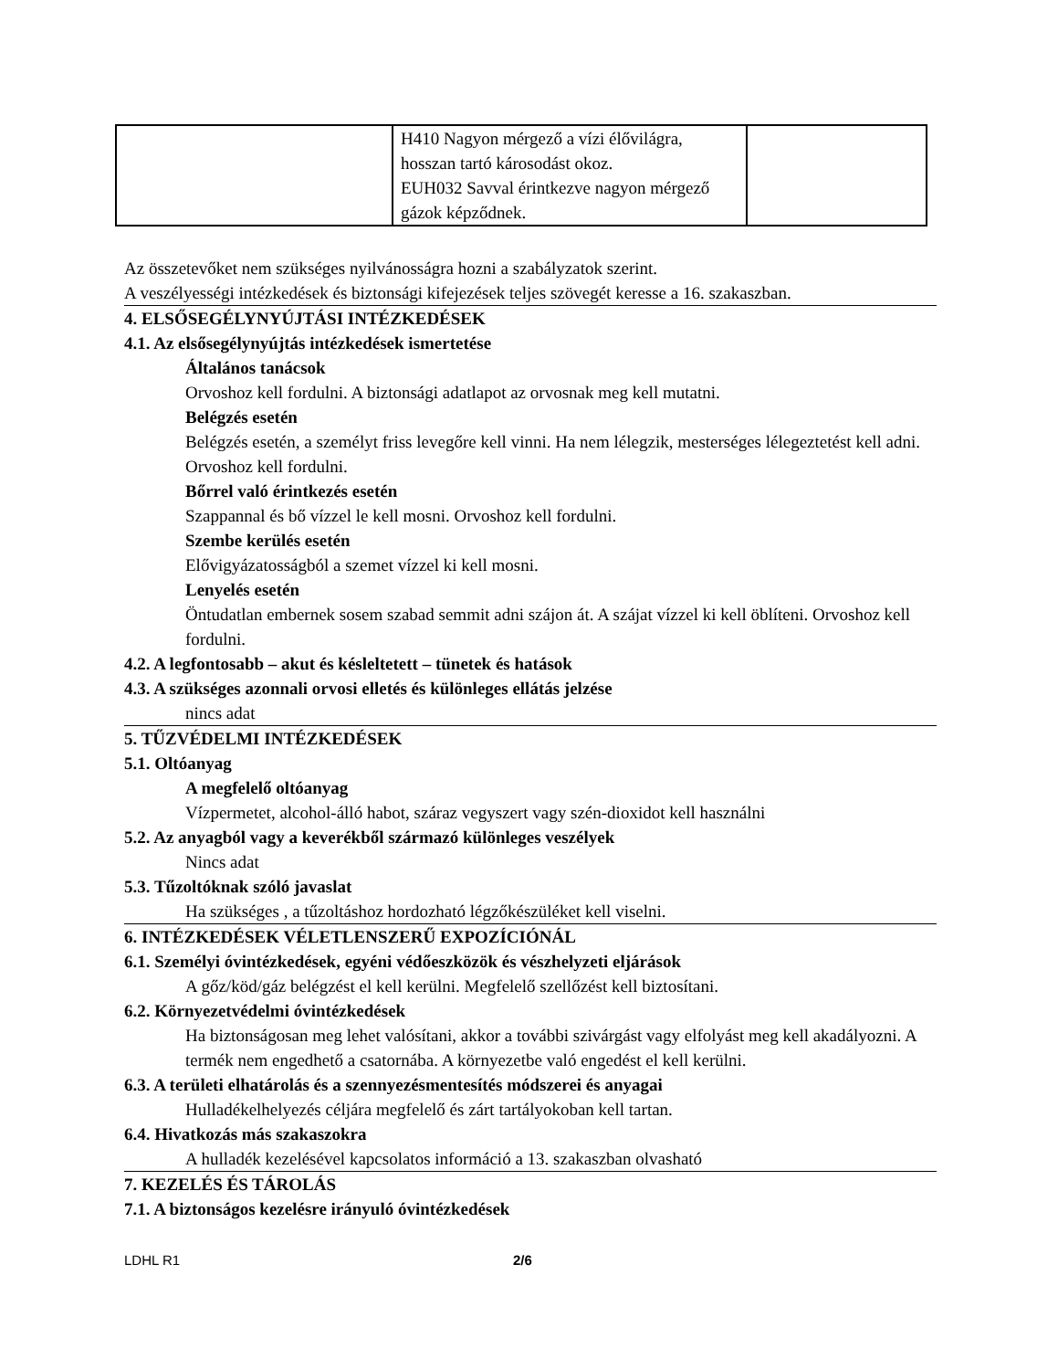| | H410 Nagyon mérgező a vízi élővilágra, hosszan tartó károsodást okoz. EUH032 Savval érintkezve nagyon mérgező gázok képződnek. | |
Az összetevőket nem szükséges nyilvánosságra hozni a szabályzatok szerint.
A veszélyességi intézkedések és biztonsági kifejezések teljes szövegét keresse a 16. szakaszban.
4. ELSŐSEGÉLYNYÚJTÁSI INTÉZKEDÉSEK
4.1. Az elsősegélynyújtás intézkedések ismertetése
Általános tanácsok
Orvoshoz kell fordulni. A biztonsági adatlapot az orvosnak meg kell mutatni.
Belégzés esetén
Belégzés esetén, a személyt friss levegőre kell vinni. Ha nem lélegzik, mesterséges lélegeztetést kell adni. Orvoshoz kell fordulni.
Bőrrel való érintkezés esetén
Szappannal és bő vízzel le kell mosni. Orvoshoz kell fordulni.
Szembe kerülés esetén
Elővigyázatosságból a szemet vízzel ki kell mosni.
Lenyelés esetén
Öntudatlan embernek sosem szabad semmit adni szájon át. A szájat vízzel ki kell öblíteni. Orvoshoz kell fordulni.
4.2. A legfontosabb – akut és késleltetett – tünetek és hatások
4.3. A szükséges azonnali orvosi elletés és különleges ellátás jelzése
nincs adat
5. TŰZVÉDELMI INTÉZKEDÉSEK
5.1. Oltóanyag
A megfelelő oltóanyag
Vízpermetet, alcohol-álló habot, száraz vegyszert vagy szén-dioxidot kell használni
5.2. Az anyagból vagy a keverékből származó különleges veszélyek
Nincs adat
5.3. Tűzoltóknak szóló javaslat
Ha szükséges , a tűzoltáshoz hordozható légzőkészüléket kell viselni.
6. INTÉZKEDÉSEK VÉLETLENSZERŰ EXPOZÍCIÓNÁL
6.1. Személyi óvintézkedések, egyéni védőeszközök és vészhelyzeti eljárások
A gőz/köd/gáz belégzést el kell kerülni. Megfelelő szellőzést kell biztosítani.
6.2. Környezetvédelmi óvintézkedések
Ha biztonságosan meg lehet valósítani, akkor a további szivárgást vagy elfolyást meg kell akadályozni. A termék nem engedhető a csatornába. A környezetbe való engedést el kell kerülni.
6.3. A területi elhatárolás és a szennyezésmentesítés módszerei és anyagai
Hulladékelhelyezés céljára megfelelő és zárt tartályokoban kell tartan.
6.4. Hivatkozás más szakaszokra
A hulladék kezelésével kapcsolatos információ a 13. szakaszban olvasható
7. KEZELÉS ÉS TÁROLÁS
7.1. A biztonságos kezelésre irányuló óvintézkedések
LDHL R1 2/6